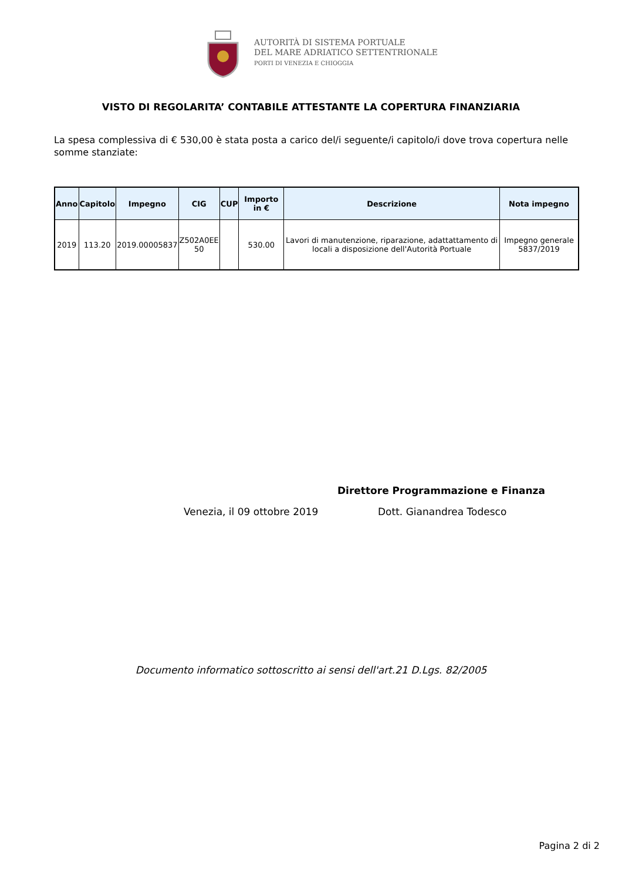AUTORITÀ DI SISTEMA PORTUALE
DEL MARE ADRIATICO SETTENTRIONALE
PORTI DI VENEZIA E CHIOGGIA
VISTO DI REGOLARITA’ CONTABILE ATTESTANTE LA COPERTURA FINANZIARIA
La spesa complessiva di € 530,00 è stata posta a carico del/i seguente/i capitolo/i dove trova copertura nelle somme stanziate:
| Anno | Capitolo | Impegno | CIG | CUP | Importo in € | Descrizione | Nota impegno |
| --- | --- | --- | --- | --- | --- | --- | --- |
| 2019 | 113.20 | 2019.00005837 | Z502A0EE 50 | | 530.00 | Lavori di manutenzione, riparazione, adattattamento di locali a disposizione dell'Autorità Portuale | Impegno generale 5837/2019 |
Direttore Programmazione e Finanza
Venezia, il 09 ottobre 2019 Dott. Gianandrea Todesco
Documento informatico sottoscritto ai sensi dell'art.21 D.Lgs. 82/2005
Pagina 2 di 2